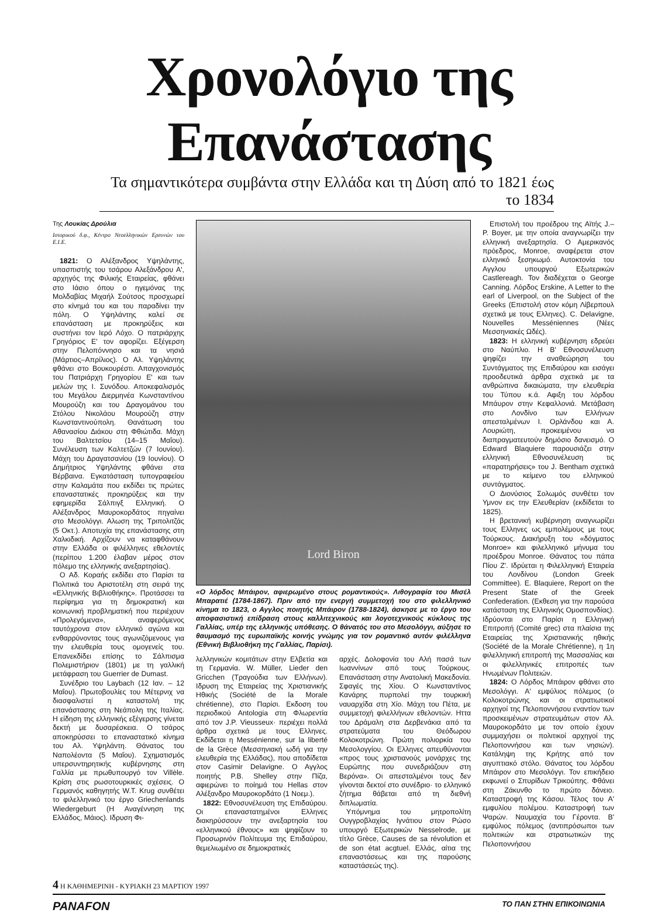Χρονολόγιο της Επανάστασης
Τα σημαντικότερα συμβάντα στην Ελλάδα και τη Δύση από το 1821 έως το 1834
Της Λουκίας Δρούλια
Ιστορικού δ.φ., Κέντρο Νεοελληνικών Ερευνών του Ε.Ι.Ε.
1821: Ο Αλέξανδρος Υψηλάντης, υπασπιστής του τσάρου Αλεξάνδρου Α', αρχηγός της Φιλικής Εταιρείας, φθάνει στο Ιάσιο όπου ο ηγεμόνας της Μολδαβίας Μιχαήλ Σούτσος προσχωρεί στο κίνημά του και του παραδίνει την πόλη. Ο Υψηλάντης καλεί σε επανάσταση με προκηρύξεις και συστήνει τον Ιερό Λόχο. Ο πατριάρχης Γρηγόριος Ε' τον αφορίζει. Εξέγερση στην Πελοπόννησο και τα νησιά (Μάρτιος–Απρίλιος). Ο Αλ. Υψηλάντης φθάνει στο Βουκουρέστι. Απαγχονισμός του Πατριάρχη Γρηγορίου Ε' και των μελών της Ι. Συνόδου. Αποκεφαλισμός του Μεγάλου Διερμηνέα Κωνσταντίνου Μουρούζη και του Δραγομάνου του Στόλου Νικολάου Μουρούζη στην Κωνσταντινούπολη. Θανάτωση του Αθανασίου Διάκου στη Φθιώτιδα. Μάχη του Βαλτετσίου (14–15 Μαΐου). Συνέλευση των Καλτετζών (7 Ιουνίου). Μάχη του Δραγατσανίου (19 Ιουνίου). Ο Δημήτριος Υψηλάντης φθάνει στα Βέρβαινα. Εγκατάσταση τυπογραφείου στην Καλαμάτα που εκδίδει τις πρώτες επαναστατικές προκηρύξεις και την εφημερίδα Σάλπιγξ Ελληνική. Ο Αλέξανδρος Μαυροκορδάτος πηγαίνει στο Μεσολόγγι. Αλωση της Τριπολιτζάς (5 Οκτ.). Αποτυχία της επανάστασης στη Χαλκιδική. Αρχίζουν να καταφθάνουν στην Ελλάδα οι φιλέλληνες εθελοντές (περίπου 1.200 έλαβαν μέρος στον πόλεμο της ελληνικής ανεξαρτησίας).
Ο Αδ. Κοραής εκδίδει στο Παρίσι τα Πολιτικά του Αριστοτέλη στη σειρά της «Ελληνικής Βιβλιοθήκης». Προτάσσει τα περίφημα για τη δημοκρατική και κοινωνική προβληματική που περιέχουν «Προλεγόμενα», αναφερόμενος ταυτόχρονα στον ελληνικό αγώνα και ενθαρρύνοντας τους αγωνιζόμενους για την ελευθερία τους ομογενείς του. Επανεκδίδει επίσης το Σάλπισμα Πολεμιστήριον (1801) με τη γαλλική μετάφραση του Guerrier de Dumast.
Συνέδριο του Laybach (12 Ιαν. – 12 Μαΐου). Πρωτοβουλίες του Μέτερνιχ να διασφαλιστεί η καταστολή της επανάστασης στη Νεάπολη της Ιταλίας. Η είδηση της ελληνικής εξέγερσης γίνεται δεκτή με δυσαρέσκεια. Ο τσάρος αποκηρύσσει το επαναστατικό κίνημα του Αλ. Υψηλάντη. Θάνατος του Ναπολέοντα (5 Μαΐου). Σχηματισμός υπερσυντηρητικής κυβέρνησης στη Γαλλία με πρωθυπουργό τον Villèle. Κρίση στις ρωσοτουρκικές σχέσεις. Ο Γερμανός καθηγητής W.T. Krug συνθέτει το φιλελληνικό του έργο Griechenlands Wiedergeburt (Η Αναγέννηση της Ελλάδος, Μάιος). Ιδρυση Φι-
Lord Biron
«Ο λόρδος Μπάιρον, αφιερωμένο στους ρομαντικούς». Λιθογραφία του Μισέλ Μπαρατιέ (1784-1867). Πριν από την ενεργή συμμετοχή του στο φιλελληνικό κίνημα το 1823, ο Αγγλος ποιητής Μπάιρον (1788-1824), άσκησε με το έργο του αποφασιστική επίδραση στους καλλιτεχνικούς και λογοτεχνικούς κύκλους της Γαλλίας, υπέρ της ελληνικής υπόθεσης. Ο θάνατός του στο Μεσολόγγι, αύξησε το θαυμασμό της ευρωπαϊκής κοινής γνώμης για τον ρομαντικό αυτόν φιλέλληνα (Εθνική Βιβλιοθήκη της Γαλλίας, Παρίσι).
λελληνικών κομιτάτων στην Ελβετία και τη Γερμανία. W. Müller, Lieder den Gricchen (Τραγούδια των Ελλήνων). Ιδρυση της Εταιρείας της Χριστιανικής Ηθικής (Société de la Morale chrétienne), στο Παρίσι. Εκδοση του περιοδικού Antologia στη Φλωρεντία από τον J.P. Vieusseux· περιέχει πολλά άρθρα σχετικά με τους Ελληνες. Εκδίδεται η Messénienne, sur la liberté de la Grèce (Μεσσηνιακή ωδή για την ελευθερία της Ελλάδας), που αποδίδεται στον Casimir Delavigne. Ο Αγγλος ποιητής P.B. Shelley στην Πίζα, αφιερώνει το ποίημά του Hellas στον Αλέξανδρο Μαυροκορδάτο (1 Νοεμ.).
1822: Εθνοσυνέλευση της Επιδαύρου. Οι επαναστατημένοι Ελληνες διακηρύσσουν την ανεξαρτησία του «ελληνικού έθνους» και ψηφίζουν το Προσωρινόν Πολίτευμα της Επιδαύρου, θεμελιωμένο σε δημοκρατικές
αρχές. Δολοφονία του Αλή πασά των Ιωαννίνων από τους Τούρκους. Επανάσταση στην Ανατολική Μακεδονία. Σφαγές της Χίου. Ο Κωνσταντίνος Κανάρης πυρπολεί την τουρκική ναυαρχίδα στη Χίο. Μάχη του Πέτα, με συμμετοχή φιλελλήνων εθελοντών. Ηττα του Δράμαλη στα Δερβενάκια από τα στρατεύματα του Θεόδωρου Κολοκοτρώνη. Πρώτη πολιορκία του Μεσολογγίου. Οι Ελληνες απευθύνονται «προς τους χριστιανούς μονάρχες της Ευρώπης που συνεδριάζουν στη Βερόνα». Οι απεσταλμένοι τους δεν γίνονται δεκτοί στο συνέδριο· το ελληνικό ζήτημα θάβεται από τη διεθνή διπλωματία.
Υπόμνημα του μητροπολίτη Ουγγροβλαχίας Ιγνάτιου στον Ρώσο υπουργό Εξωτερικών Nesselrode, με τίτλο Grèce, Causes de sa révolution et de son état acgtuel. Ελλάς, αίτια της επαναστάσεως και της παρούσης καταστάσεώς της).
Επιστολή του προέδρου της Αϊτής J.–P. Boyer, με την οποία αναγνωρίζει την ελληνική ανεξαρτησία. Ο Αμερικανός πρόεδρος, Monroe, αναφέρεται στον ελληνικό ξεσηκωμό. Αυτοκτονία του Αγγλου υπουργού Εξωτερικών Castlereagh. Τον διαδέχεται ο George Canning. Λόρδος Erskine, A Letter to the earl of Liverpool, on the Subject of the Greeks (Επιστολή στον κόμη Λίβερπουλ σχετικά με τους Ελληνες). C. Delavigne, Nouvelles Messéniennes (Νέες Μεσσηνιακές Ωδές).
1823: Η ελληνική κυβέρνηση εδρεύει στο Ναύπλιο. Η Β' Εθνοσυνέλευση ψηφίζει την αναθεώρηση του Συντάγματος της Επιδαύρου και εισάγει προοδευτικά άρθρα σχετικά με τα ανθρώπινα δικαιώματα, την ελευθερία του Τύπου κ.ά. Αφιξη του λόρδου Μπάυρον στην Κεφαλλονιά. Μετάβαση στο Λονδίνο των Ελλήνων απεσταλμένων Ι. Ορλάνδου και Α. Λουριώτη, προκειμένου να διαπραγματευτούν δημόσιο δανεισμό. Ο Edward Blaquiere παρουσιάζει στην ελληνική Εθνοσυνέλευση τις «παρατηρήσεις» του J. Bentham σχετικά με το κείμενο του ελληνικού συντάγματος.
Ο Διονύσιος Σολωμός συνθέτει τον Υμνον εις την Ελευθερίαν (εκδίδεται το 1825).
Η βρετανική κυβέρνηση αναγνωρίζει τους Ελληνες ως εμπολέμους με τους Τούρκους. Διακήρυξη του «δόγματος Monroe» και φιλελληνικό μήνυμα του προέδρου Monroe. Θάνατος του πάπα Πίου Ζ'. Ιδρύεται η Φιλελληνική Εταιρεία του Λονδίνου (London Greek Committee). E. Blaquiere, Report on the Present State of the Greek Confederation. (Εκθεση για την παρούσα κατάσταση της Ελληνικής Ομοσπονδίας). Ιδρύονται στο Παρίσι η Ελληνική Επιτροπή (Comité grec) στα πλαίσια της Εταιρείας της Χριστιανικής ηθικής (Société de la Morale Chrétienne), η 1η φιλελληνική επιτροπή της Μασσαλίας και οι φιλελληνικές επιτροπές των Ηνωμένων Πολιτειών.
1824: Ο Λόρδος Μπάιρον φθάνει στο Μεσολόγγι. Α' εμφύλιος πόλεμος (ο Κολοκοτρώνης και οι στρατιωτικοί αρχηγοί της Πελοποννήσου εναντίον των προσκειμένων στρατευμάτων στον Αλ. Μαυροκορδάτο με τον οποίο έχουν συμμαχήσει οι πολιτικοί αρχηγοί της Πελοποννήσου και των νησιών). Κατάληψη της Κρήτης από τον αιγυπτιακό στόλο. Θάνατος του λόρδου Μπάιρον στο Μεσολόγγι. Τον επικήδειο εκφωνεί ο Σπυρίδων Τρικούπης. Φθάνει στη Ζάκυνθο το πρώτο δάνειο. Καταστροφή της Κάσου. Τέλος του Α' εμφυλίου πολέμου. Καταστροφή των Ψαρών. Ναυμαχία του Γέροντα. Β' εμφύλιος πόλεμος (αντιπρόσωποι των πολιτικών και στρατιωτικών της Πελοποννήσου
4 Η ΚΑΘΗΜΕΡΙΝΗ - ΚΥΡΙΑΚΗ 23 ΜΑΡΤΙΟΥ 1997
PANAFON ΤΟ ΠΑΝ ΣΤΗΝ ΕΠΙΚΟΙΝΩΝΙΑ